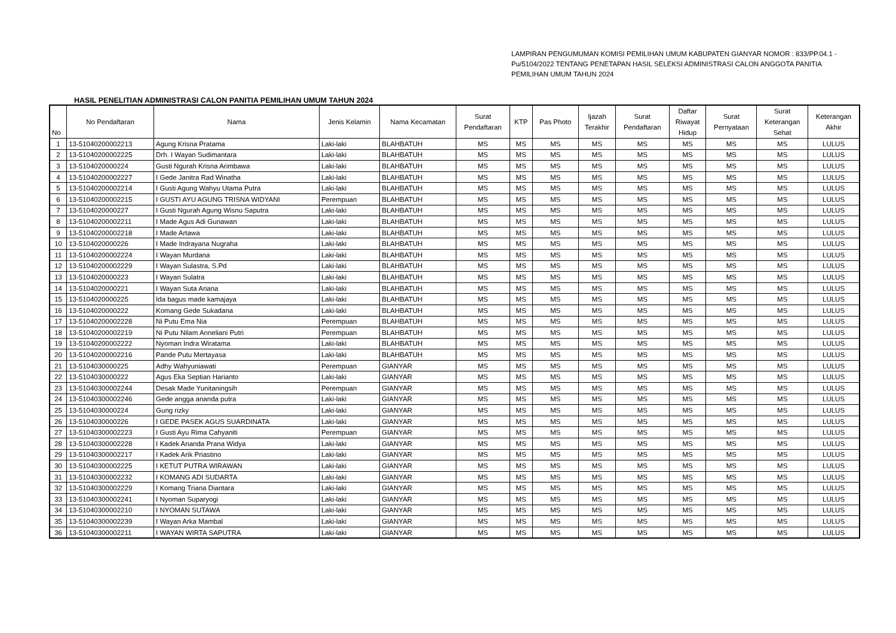LAMPIRAN PENGUMUMAN KOMISI PEMILIHAN UMUM KABUPATEN GIANYAR NOMOR : 833/PP.04.1 -Pu/5104/2022 TENTANG PENETAPAN HASIL SELEKSI ADMINISTRASI CALON ANGGOTA PANITIA PEMILIHAN UMUM TAHUN 2024
HASIL PENELITIAN ADMINISTRASI CALON PANITIA PEMILIHAN UMUM TAHUN 2024
| No | No Pendaftaran | Nama | Jenis Kelamin | Nama Kecamatan | Surat Pendaftaran | KTP | Pas Photo | Ijazah Terakhir | Surat Pendaftaran | Daftar Riwayat Hidup | Surat Pernyataan | Surat Keterangan Sehat | Keterangan Akhir |
| --- | --- | --- | --- | --- | --- | --- | --- | --- | --- | --- | --- | --- | --- |
| 1 | 13-51040200002213 | Agung Krisna Pratama | Laki-laki | BLAHBATUH | MS | MS | MS | MS | MS | MS | MS | MS | LULUS |
| 2 | 13-51040200002225 | Drh. I Wayan Sudimantara | Laki-laki | BLAHBATUH | MS | MS | MS | MS | MS | MS | MS | MS | LULUS |
| 3 | 13-5104020000224 | Gusti Ngurah Krisna Arimbawa | Laki-laki | BLAHBATUH | MS | MS | MS | MS | MS | MS | MS | MS | LULUS |
| 4 | 13-51040200002227 | I Gede Janitra Rad Winatha | Laki-laki | BLAHBATUH | MS | MS | MS | MS | MS | MS | MS | MS | LULUS |
| 5 | 13-51040200002214 | I Gusti Agung Wahyu Utama Putra | Laki-laki | BLAHBATUH | MS | MS | MS | MS | MS | MS | MS | MS | LULUS |
| 6 | 13-51040200002215 | I GUSTI AYU AGUNG TRISNA WIDYANI | Perempuan | BLAHBATUH | MS | MS | MS | MS | MS | MS | MS | MS | LULUS |
| 7 | 13-5104020000227 | I Gusti Ngurah Agung Wisnu Saputra | Laki-laki | BLAHBATUH | MS | MS | MS | MS | MS | MS | MS | MS | LULUS |
| 8 | 13-51040200002211 | I Made Agus Adi Gunawan | Laki-laki | BLAHBATUH | MS | MS | MS | MS | MS | MS | MS | MS | LULUS |
| 9 | 13-51040200002218 | I Made Artawa | Laki-laki | BLAHBATUH | MS | MS | MS | MS | MS | MS | MS | MS | LULUS |
| 10 | 13-5104020000226 | I Made Indrayana Nugraha | Laki-laki | BLAHBATUH | MS | MS | MS | MS | MS | MS | MS | MS | LULUS |
| 11 | 13-51040200002224 | I Wayan Murdana | Laki-laki | BLAHBATUH | MS | MS | MS | MS | MS | MS | MS | MS | LULUS |
| 12 | 13-51040200002229 | I Wayan Sulastra, S.Pd | Laki-laki | BLAHBATUH | MS | MS | MS | MS | MS | MS | MS | MS | LULUS |
| 13 | 13-5104020000223 | I Wayan Sulatra | Laki-laki | BLAHBATUH | MS | MS | MS | MS | MS | MS | MS | MS | LULUS |
| 14 | 13-5104020000221 | I Wayan Suta Ariana | Laki-laki | BLAHBATUH | MS | MS | MS | MS | MS | MS | MS | MS | LULUS |
| 15 | 13-5104020000225 | Ida bagus made kamajaya | Laki-laki | BLAHBATUH | MS | MS | MS | MS | MS | MS | MS | MS | LULUS |
| 16 | 13-5104020000222 | Komang Gede Sukadana | Laki-laki | BLAHBATUH | MS | MS | MS | MS | MS | MS | MS | MS | LULUS |
| 17 | 13-51040200002228 | Ni Putu Ema Nia | Perempuan | BLAHBATUH | MS | MS | MS | MS | MS | MS | MS | MS | LULUS |
| 18 | 13-51040200002219 | Ni Putu Nilam Anneliani Putri | Perempuan | BLAHBATUH | MS | MS | MS | MS | MS | MS | MS | MS | LULUS |
| 19 | 13-51040200002222 | Nyoman Indra Wiratama | Laki-laki | BLAHBATUH | MS | MS | MS | MS | MS | MS | MS | MS | LULUS |
| 20 | 13-51040200002216 | Pande Putu Mertayasa | Laki-laki | BLAHBATUH | MS | MS | MS | MS | MS | MS | MS | MS | LULUS |
| 21 | 13-5104030000225 | Adhy Wahyuniawati | Perempuan | GIANYAR | MS | MS | MS | MS | MS | MS | MS | MS | LULUS |
| 22 | 13-5104030000222 | Agus Eka Septian Harianto | Laki-laki | GIANYAR | MS | MS | MS | MS | MS | MS | MS | MS | LULUS |
| 23 | 13-51040300002244 | Desak Made Yunitaningsih | Perempuan | GIANYAR | MS | MS | MS | MS | MS | MS | MS | MS | LULUS |
| 24 | 13-51040300002246 | Gede angga ananda putra | Laki-laki | GIANYAR | MS | MS | MS | MS | MS | MS | MS | MS | LULUS |
| 25 | 13-5104030000224 | Gung rizky | Laki-laki | GIANYAR | MS | MS | MS | MS | MS | MS | MS | MS | LULUS |
| 26 | 13-5104030000226 | I GEDE PASEK AGUS SUARDINATA | Laki-laki | GIANYAR | MS | MS | MS | MS | MS | MS | MS | MS | LULUS |
| 27 | 13-51040300002223 | I Gusti Ayu Rima Cahyaniti | Perempuan | GIANYAR | MS | MS | MS | MS | MS | MS | MS | MS | LULUS |
| 28 | 13-51040300002228 | I Kadek Ananda Prana Widya | Laki-laki | GIANYAR | MS | MS | MS | MS | MS | MS | MS | MS | LULUS |
| 29 | 13-51040300002217 | I Kadek Arik Priastino | Laki-laki | GIANYAR | MS | MS | MS | MS | MS | MS | MS | MS | LULUS |
| 30 | 13-51040300002225 | I KETUT PUTRA WIRAWAN | Laki-laki | GIANYAR | MS | MS | MS | MS | MS | MS | MS | MS | LULUS |
| 31 | 13-51040300002232 | I KOMANG ADI SUDARTA | Laki-laki | GIANYAR | MS | MS | MS | MS | MS | MS | MS | MS | LULUS |
| 32 | 13-51040300002229 | I Komang Triana Diantara | Laki-laki | GIANYAR | MS | MS | MS | MS | MS | MS | MS | MS | LULUS |
| 33 | 13-51040300002241 | I Nyoman Suparyogi | Laki-laki | GIANYAR | MS | MS | MS | MS | MS | MS | MS | MS | LULUS |
| 34 | 13-51040300002210 | I NYOMAN SUTAWA | Laki-laki | GIANYAR | MS | MS | MS | MS | MS | MS | MS | MS | LULUS |
| 35 | 13-51040300002239 | I Wayan Arka Mambal | Laki-laki | GIANYAR | MS | MS | MS | MS | MS | MS | MS | MS | LULUS |
| 36 | 13-51040300002211 | I WAYAN WIRTA SAPUTRA | Laki-laki | GIANYAR | MS | MS | MS | MS | MS | MS | MS | MS | LULUS |